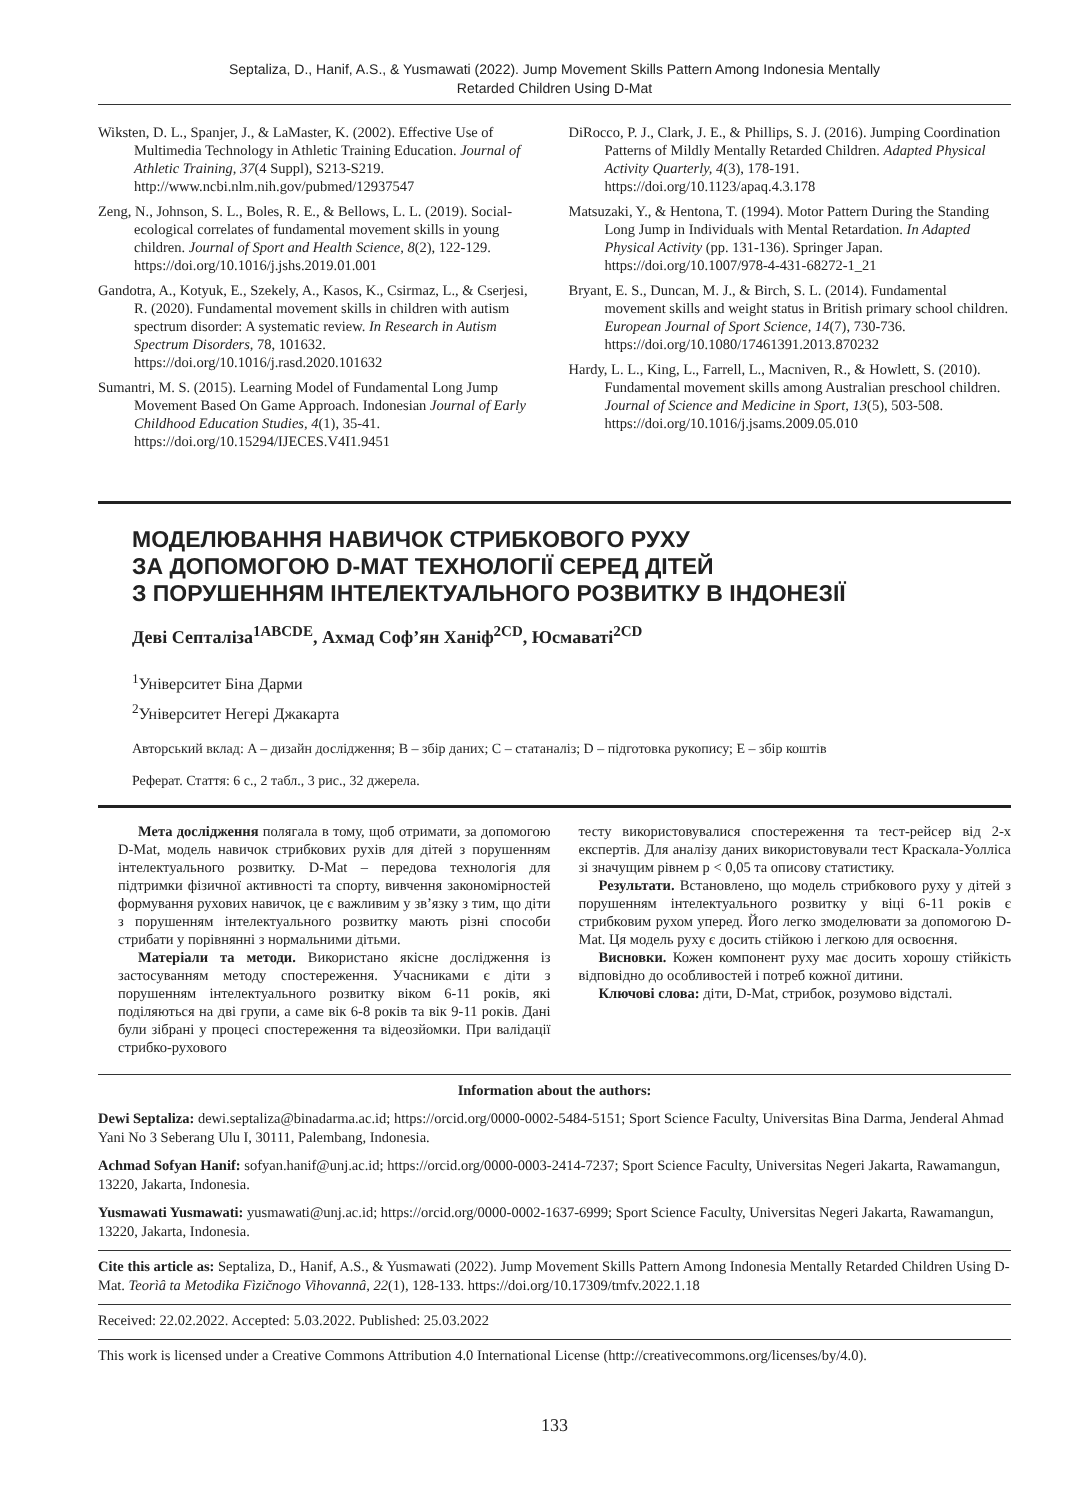Septaliza, D., Hanif, A.S., & Yusmawati (2022). Jump Movement Skills Pattern Among Indonesia Mentally
Retarded Children Using D-Mat
Wiksten, D. L., Spanjer, J., & LaMaster, K. (2002). Effective Use of Multimedia Technology in Athletic Training Education. Journal of Athletic Training, 37(4 Suppl), S213-S219. http://www.ncbi.nlm.nih.gov/pubmed/12937547
Zeng, N., Johnson, S. L., Boles, R. E., & Bellows, L. L. (2019). Social-ecological correlates of fundamental movement skills in young children. Journal of Sport and Health Science, 8(2), 122-129. https://doi.org/10.1016/j.jshs.2019.01.001
Gandotra, A., Kotyuk, E., Szekely, A., Kasos, K., Csirmaz, L., & Cserjesi, R. (2020). Fundamental movement skills in children with autism spectrum disorder: A systematic review. In Research in Autism Spectrum Disorders, 78, 101632. https://doi.org/10.1016/j.rasd.2020.101632
Sumantri, M. S. (2015). Learning Model of Fundamental Long Jump Movement Based On Game Approach. Indonesian Journal of Early Childhood Education Studies, 4(1), 35-41. https://doi.org/10.15294/IJECES.V4I1.9451
DiRocco, P. J., Clark, J. E., & Phillips, S. J. (2016). Jumping Coordination Patterns of Mildly Mentally Retarded Children. Adapted Physical Activity Quarterly, 4(3), 178-191. https://doi.org/10.1123/apaq.4.3.178
Matsuzaki, Y., & Hentona, T. (1994). Motor Pattern During the Standing Long Jump in Individuals with Mental Retardation. In Adapted Physical Activity (pp. 131-136). Springer Japan. https://doi.org/10.1007/978-4-431-68272-1_21
Bryant, E. S., Duncan, M. J., & Birch, S. L. (2014). Fundamental movement skills and weight status in British primary school children. European Journal of Sport Science, 14(7), 730-736. https://doi.org/10.1080/17461391.2013.870232
Hardy, L. L., King, L., Farrell, L., Macniven, R., & Howlett, S. (2010). Fundamental movement skills among Australian preschool children. Journal of Science and Medicine in Sport, 13(5), 503-508. https://doi.org/10.1016/j.jsams.2009.05.010
МОДЕЛЮВАННЯ НАВИЧОК СТРИБКОВОГО РУХУ
ЗА ДОПОМОГОЮ D-MAT ТЕХНОЛОГІЇ СЕРЕД ДІТЕЙ
З ПОРУШЕННЯМ ІНТЕЛЕКТУАЛЬНОГО РОЗВИТКУ В ІНДОНЕЗІЇ
Деві Септаліза<sup>1ABCDE</sup>, Ахмад Соф’ян Ханіф<sup>2CD</sup>, Юсмаваті<sup>2CD</sup>
<sup>1</sup> Університет Біна Дарми
<sup>2</sup> Університет Негері Джакарта
Авторський вклад: A – дизайн дослідження; B – збір даних; C – статаналіз; D – підготовка рукопису; E – збір коштів
Реферат. Стаття: 6 с., 2 табл., 3 рис., 32 джерела.
Мета дослідження полягала в тому, щоб отримати, за допомогою D-Mat, модель навичок стрибкових рухів для дітей з порушенням інтелектуального розвитку. D-Mat – передова технологія для підтримки фізичної активності та спорту, вивчення закономірностей формування рухових навичок, це є важливим у зв’язку з тим, що діти з порушенням інтелектуального розвитку мають різні способи стрибати у порівнянні з нормальними дітьми.
Матеріали та методи. Використано якісне дослідження із застосуванням методу спостереження. Учасниками є діти з порушенням інтелектуального розвитку віком 6-11 років, які поділяються на дві групи, а саме вік 6-8 років та вік 9-11 років. Дані були зібрані у процесі спостереження та відеозйомки. При валідації стрибко-рухового
тесту використовувалися спостереження та тест-рейсер від 2-х експертів. Для аналізу даних використовували тест Краскала-Уолліса зі значущим рівнем p < 0,05 та описову статистику.
Результати. Встановлено, що модель стрибкового руху у дітей з порушенням інтелектуального розвитку у віці 6-11 років є стрибковим рухом уперед. Його легко змоделювати за допомогою D-Mat. Ця модель руху є досить стійкою і легкою для освоєння.
Висновки. Кожен компонент руху має досить хорошу стійкість відповідно до особливостей і потреб кожної дитини.
Ключові слова: діти, D-Mat, стрибок, розумово відсталі.
Information about the authors:
Dewi Septaliza: dewi.septaliza@binadarma.ac.id; https://orcid.org/0000-0002-5484-5151; Sport Science Faculty, Universitas Bina Darma, Jenderal Ahmad Yani No 3 Seberang Ulu I, 30111, Palembang, Indonesia.
Achmad Sofyan Hanif: sofyan.hanif@unj.ac.id; https://orcid.org/0000-0003-2414-7237; Sport Science Faculty, Universitas Negeri Jakarta, Rawamangun, 13220, Jakarta, Indonesia.
Yusmawati Yusmawati: yusmawati@unj.ac.id; https://orcid.org/0000-0002-1637-6999; Sport Science Faculty, Universitas Negeri Jakarta, Rawamangun, 13220, Jakarta, Indonesia.
Cite this article as: Septaliza, D., Hanif, A.S., & Yusmawati (2022). Jump Movement Skills Pattern Among Indonesia Mentally Retarded Children Using D-Mat. Teorìâ ta Metodika Fìzičnogo Vihovannâ, 22(1), 128-133. https://doi.org/10.17309/tmfv.2022.1.18
Received: 22.02.2022. Accepted: 5.03.2022. Published: 25.03.2022
This work is licensed under a Creative Commons Attribution 4.0 International License (http://creativecommons.org/licenses/by/4.0).
133